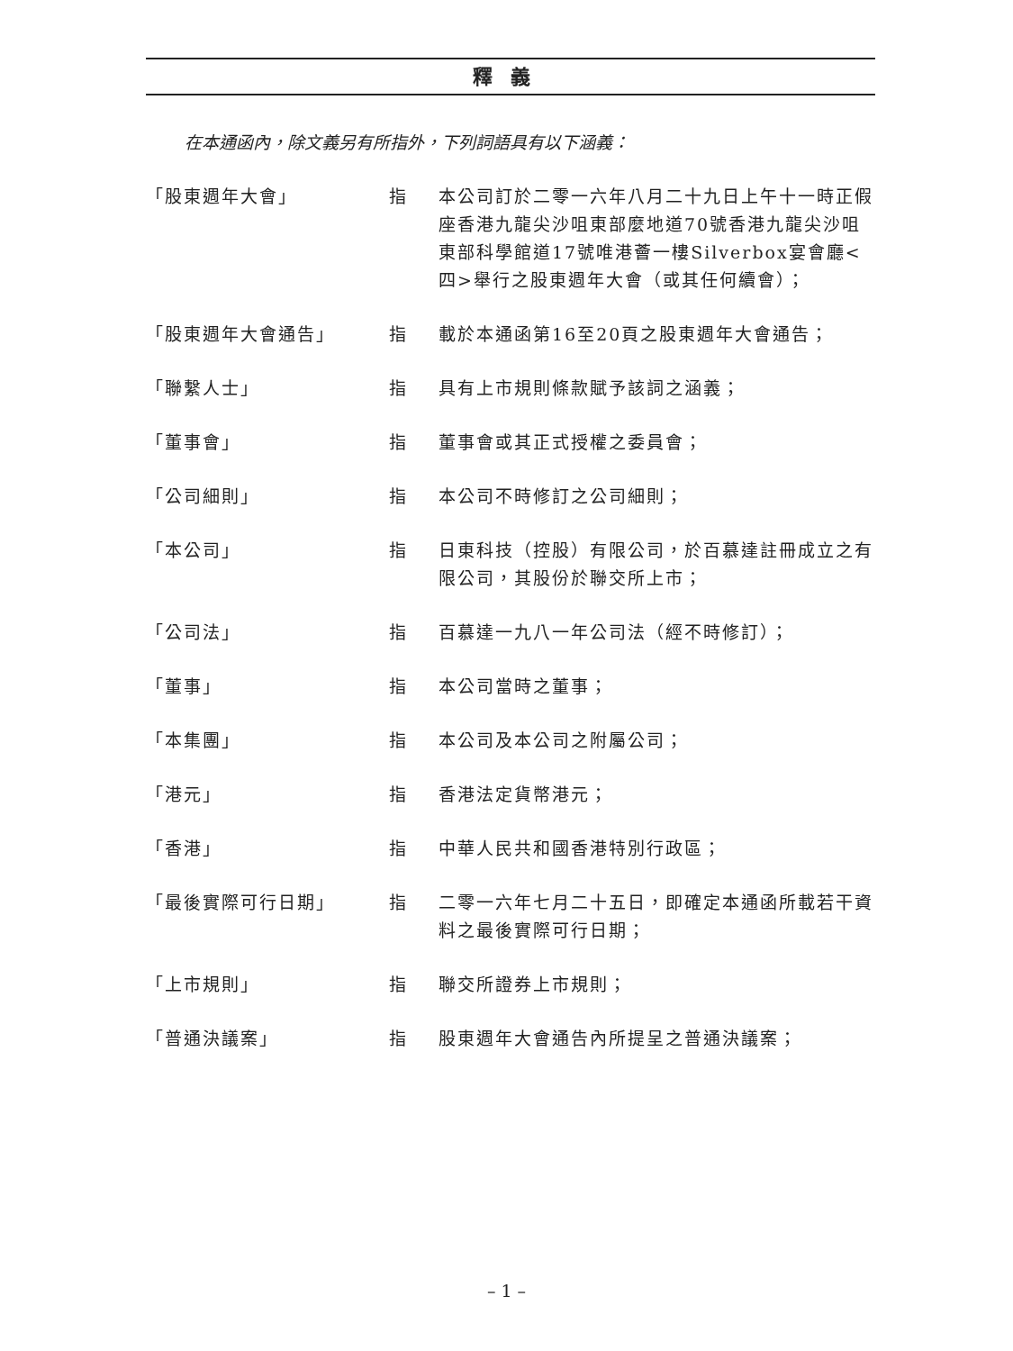釋義
在本通函內，除文義另有所指外，下列詞語具有以下涵義：
「股東週年大會」 指 本公司訂於二零一六年八月二十九日上午十一時正假座香港九龍尖沙咀東部麼地道70號香港九龍尖沙咀東部科學館道17號唯港薈一樓Silverbox宴會廳<四>舉行之股東週年大會（或其任何續會）；
「股東週年大會通告」 指 載於本通函第16至20頁之股東週年大會通告；
「聯繫人士」 指 具有上市規則條款賦予該詞之涵義；
「董事會」 指 董事會或其正式授權之委員會；
「公司細則」 指 本公司不時修訂之公司細則；
「本公司」 指 日東科技（控股）有限公司，於百慕達註冊成立之有限公司，其股份於聯交所上市；
「公司法」 指 百慕達一九八一年公司法（經不時修訂）；
「董事」 指 本公司當時之董事；
「本集團」 指 本公司及本公司之附屬公司；
「港元」 指 香港法定貨幣港元；
「香港」 指 中華人民共和國香港特別行政區；
「最後實際可行日期」 指 二零一六年七月二十五日，即確定本通函所載若干資料之最後實際可行日期；
「上市規則」 指 聯交所證券上市規則；
「普通決議案」 指 股東週年大會通告內所提呈之普通決議案；
– 1 –